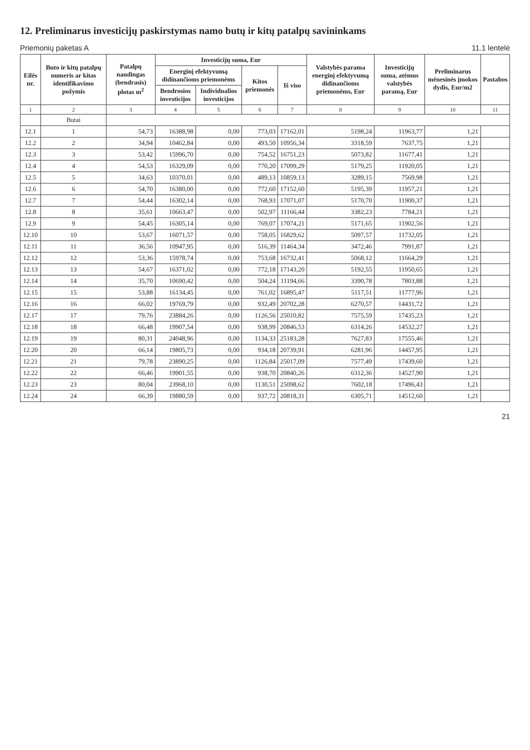12. Preliminarus investicijų paskirstymas namo butų ir kitų patalpų savininkams
Priemonių paketas A 11.1 lentelė
| Eilės nr. | Buto ir kitų patalpų numeris ar kitas identifikavimo požymis | Patalpų naudingas (bendrasis) plotas m<sup>2</sup> | Investicijų suma, Eur | | | | Valstybės parama energinį efektyvumą didinančioms priemonėms, Eur | Investicijų suma, atėmus valstybės paramą, Eur | Preliminarus mėnesinės įmokos dydis, Eur/m2 | Pastabos |
| --- | --- | --- | --- | --- | --- | --- | --- | --- | --- | --- |
| | | | Energinį efektyvumą didinančioms priemonėms | | Kitos priemonės | Iš viso | | | | |
| | | | Bendrosios investicijos | Individualios investicijos | | | | | | |
| 1 | 2 | 3 | 4 | 5 | 6 | 7 | 8 | 9 | 10 | 11 |
| | Butai | | | | | | | | | |
| 12.1 | 1 | 54,73 | 16388,98 | 0,00 | 773,03 | 17162,01 | 5198,24 | 11963,77 | 1,21 | |
| 12.2 | 2 | 34,94 | 10462,84 | 0,00 | 493,50 | 10956,34 | 3318,59 | 7637,75 | 1,21 | |
| 12.3 | 3 | 53,42 | 15996,70 | 0,00 | 754,52 | 16751,23 | 5073,82 | 11677,41 | 1,21 | |
| 12.4 | 4 | 54,53 | 16329,09 | 0,00 | 770,20 | 17099,29 | 5179,25 | 11920,05 | 1,21 | |
| 12.5 | 5 | 34,63 | 10370,01 | 0,00 | 489,13 | 10859,13 | 3289,15 | 7569,98 | 1,21 | |
| 12.6 | 6 | 54,70 | 16380,00 | 0,00 | 772,60 | 17152,60 | 5195,39 | 11957,21 | 1,21 | |
| 12.7 | 7 | 54,44 | 16302,14 | 0,00 | 768,93 | 17071,07 | 5170,70 | 11900,37 | 1,21 | |
| 12.8 | 8 | 35,61 | 10663,47 | 0,00 | 502,97 | 11166,44 | 3382,23 | 7784,21 | 1,21 | |
| 12.9 | 9 | 54,45 | 16305,14 | 0,00 | 769,07 | 17074,21 | 5171,65 | 11902,56 | 1,21 | |
| 12.10 | 10 | 53,67 | 16071,57 | 0,00 | 758,05 | 16829,62 | 5097,57 | 11732,05 | 1,21 | |
| 12.11 | 11 | 36,56 | 10947,95 | 0,00 | 516,39 | 11464,34 | 3472,46 | 7991,87 | 1,21 | |
| 12.12 | 12 | 53,36 | 15978,74 | 0,00 | 753,68 | 16732,41 | 5068,12 | 11664,29 | 1,21 | |
| 12.13 | 13 | 54,67 | 16371,02 | 0,00 | 772,18 | 17143,20 | 5192,55 | 11950,65 | 1,21 | |
| 12.14 | 14 | 35,70 | 10690,42 | 0,00 | 504,24 | 11194,66 | 3390,78 | 7803,88 | 1,21 | |
| 12.15 | 15 | 53,88 | 16134,45 | 0,00 | 761,02 | 16895,47 | 5117,51 | 11777,96 | 1,21 | |
| 12.16 | 16 | 66,02 | 19769,79 | 0,00 | 932,49 | 20702,28 | 6270,57 | 14431,72 | 1,21 | |
| 12.17 | 17 | 79,76 | 23884,26 | 0,00 | 1126,56 | 25010,82 | 7575,59 | 17435,23 | 1,21 | |
| 12.18 | 18 | 66,48 | 19907,54 | 0,00 | 938,99 | 20846,53 | 6314,26 | 14532,27 | 1,21 | |
| 12.19 | 19 | 80,31 | 24048,96 | 0,00 | 1134,33 | 25183,28 | 7627,83 | 17555,46 | 1,21 | |
| 12.20 | 20 | 66,14 | 19805,73 | 0,00 | 934,18 | 20739,91 | 6281,96 | 14457,95 | 1,21 | |
| 12.21 | 21 | 79,78 | 23890,25 | 0,00 | 1126,84 | 25017,09 | 7577,49 | 17439,60 | 1,21 | |
| 12.22 | 22 | 66,46 | 19901,55 | 0,00 | 938,70 | 20840,26 | 6312,36 | 14527,90 | 1,21 | |
| 12.23 | 23 | 80,04 | 23968,10 | 0,00 | 1130,51 | 25098,62 | 7602,18 | 17496,43 | 1,21 | |
| 12.24 | 24 | 66,39 | 19880,59 | 0,00 | 937,72 | 20818,31 | 6305,71 | 14512,60 | 1,21 | |
21